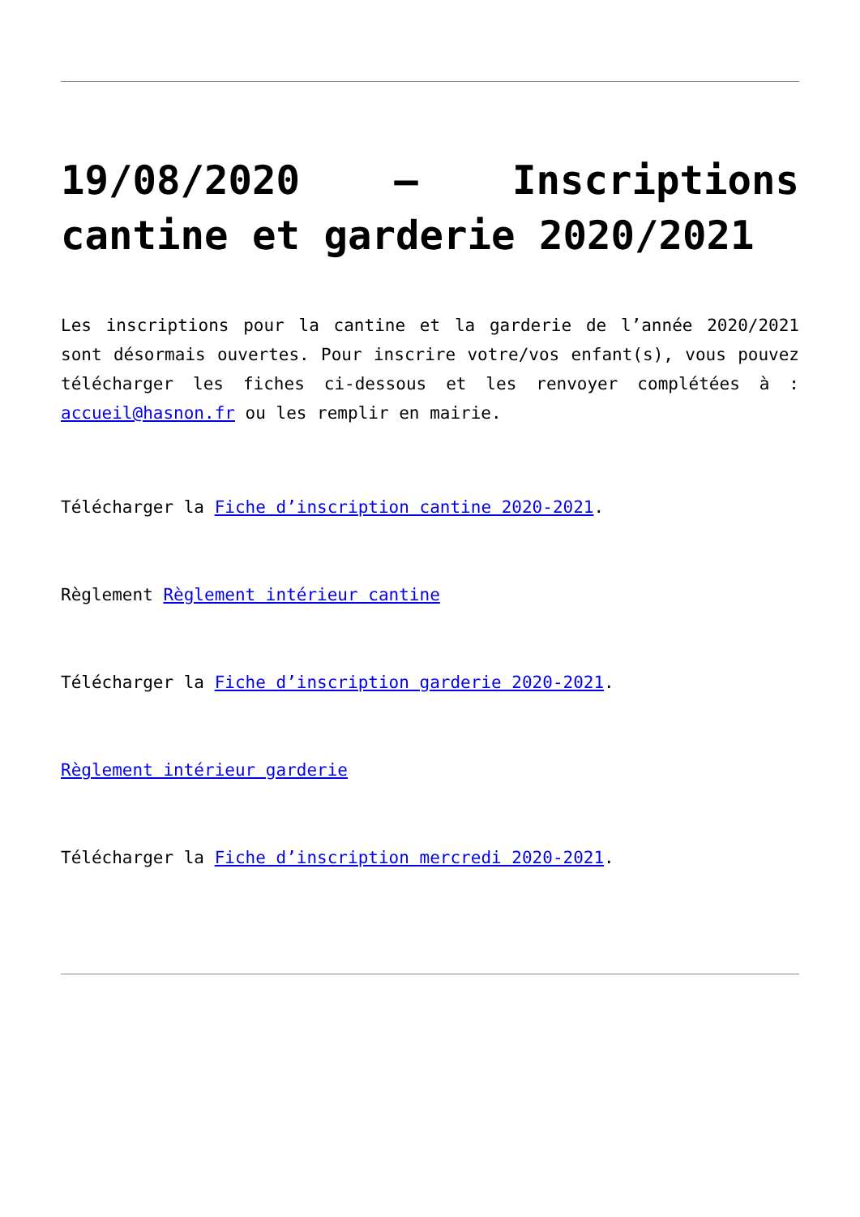19/08/2020 – Inscriptions cantine et garderie 2020/2021
Les inscriptions pour la cantine et la garderie de l’année 2020/2021 sont désormais ouvertes. Pour inscrire votre/vos enfant(s), vous pouvez télécharger les fiches ci-dessous et les renvoyer complétées à : accueil@hasnon.fr ou les remplir en mairie.
Télécharger la Fiche d’inscription cantine 2020-2021.
Règlement Règlement intérieur cantine
Télécharger la Fiche d’inscription garderie 2020-2021.
Règlement intérieur garderie
Télécharger la Fiche d’inscription mercredi 2020-2021.